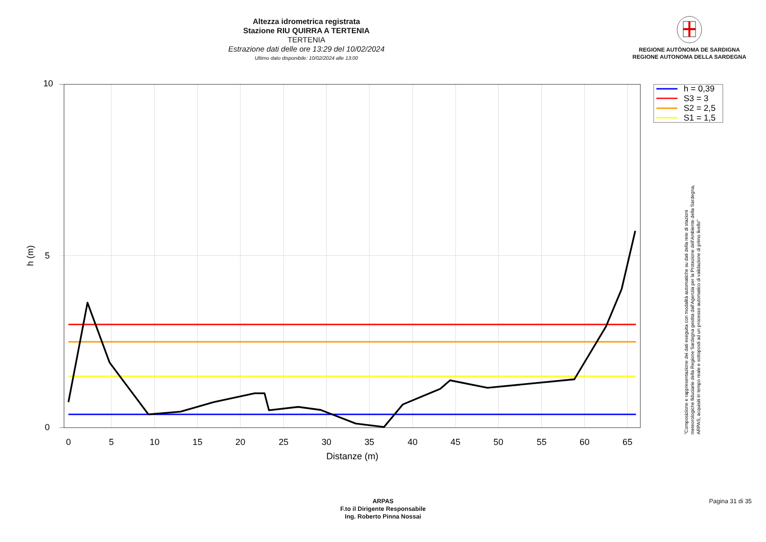Altezza idrometrica registrata
Stazione RIU QUIRRA A TERTENIA
TERTENIA
Estrazione dati delle ore 13:29 del 10/02/2024
Ultimo dato disponibile: 10/02/2024 alle 13:00
REGIONE AUTÒNOMA DE SARDIGNA
REGIONE AUTONOMA DELLA SARDEGNA
10
5
0
h (m)
0
5
10
15
20
25
30
35
40
45
50
55
60
65
Distanze (m)
h = 0,39
S3 = 3
S2 = 2,5
S1 = 1,5
"Composizione e rappresentazione dei dati eseguita con modalità automatiche su dati della rete di stazioni
meteorologiche fiduciarie della Regione Sardegna gestita dall'Agenzia per la Protezione dell'Ambiente della Sardegna,
ARPAS, acquisiti in tempo reale e sottoposti ad un processo automatico di validazione di primo livello"
ARPAS
F.to il Dirigente Responsabile
Ing. Roberto Pinna Nossai
Pagina 31 di 35